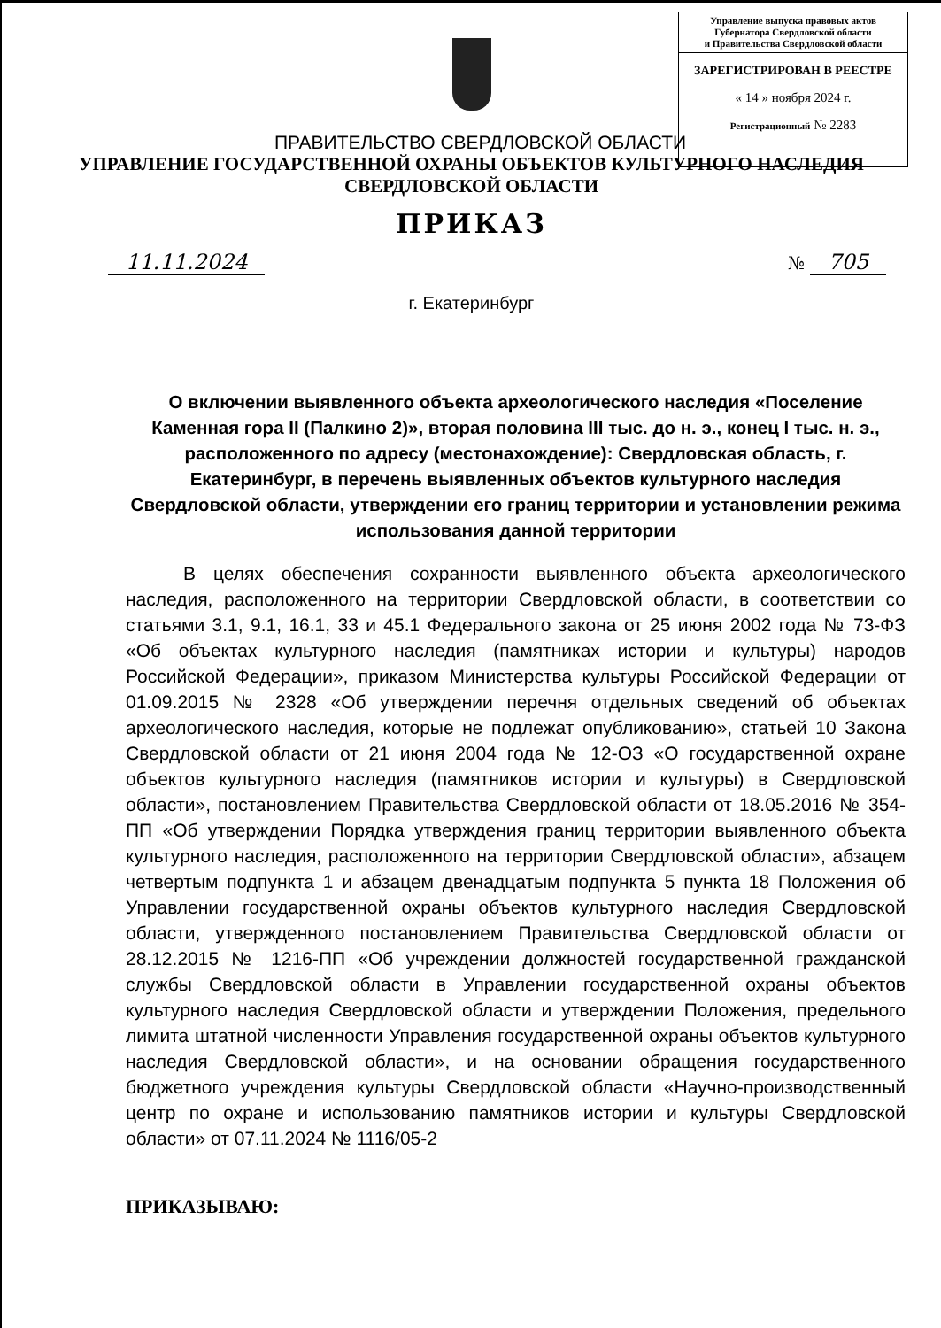Управление выпуска правовых актов
Губернатора Свердловской области
и Правительства Свердловской области
ЗАРЕГИСТРИРОВАН В РЕЕСТРЕ
« 14 » ноября 2024 г.
Регистрационный № 2283
ПРАВИТЕЛЬСТВО СВЕРДЛОВСКОЙ ОБЛАСТИ
УПРАВЛЕНИЕ ГОСУДАРСТВЕННОЙ ОХРАНЫ ОБЪЕКТОВ КУЛЬТУРНОГО НАСЛЕДИЯ
СВЕРДЛОВСКОЙ ОБЛАСТИ
ПРИКАЗ
11.11.2024
№ 705
г. Екатеринбург
О включении выявленного объекта археологического наследия «Поселение Каменная гора II (Палкино 2)», вторая половина III тыс. до н. э., конец I тыс. н. э., расположенного по адресу (местонахождение): Свердловская область, г. Екатеринбург, в перечень выявленных объектов культурного наследия Свердловской области, утверждении его границ территории и установлении режима использования данной территории
В целях обеспечения сохранности выявленного объекта археологического наследия, расположенного на территории Свердловской области, в соответствии со статьями 3.1, 9.1, 16.1, 33 и 45.1 Федерального закона от 25 июня 2002 года № 73-ФЗ «Об объектах культурного наследия (памятниках истории и культуры) народов Российской Федерации», приказом Министерства культуры Российской Федерации от 01.09.2015 № 2328 «Об утверждении перечня отдельных сведений об объектах археологического наследия, которые не подлежат опубликованию», статьей 10 Закона Свердловской области от 21 июня 2004 года № 12-ОЗ «О государственной охране объектов культурного наследия (памятников истории и культуры) в Свердловской области», постановлением Правительства Свердловской области от 18.05.2016 № 354-ПП «Об утверждении Порядка утверждения границ территории выявленного объекта культурного наследия, расположенного на территории Свердловской области», абзацем четвертым подпункта 1 и абзацем двенадцатым подпункта 5 пункта 18 Положения об Управлении государственной охраны объектов культурного наследия Свердловской области, утвержденного постановлением Правительства Свердловской области от 28.12.2015 № 1216-ПП «Об учреждении должностей государственной гражданской службы Свердловской области в Управлении государственной охраны объектов культурного наследия Свердловской области и утверждении Положения, предельного лимита штатной численности Управления государственной охраны объектов культурного наследия Свердловской области», и на основании обращения государственного бюджетного учреждения культуры Свердловской области «Научно-производственный центр по охране и использованию памятников истории и культуры Свердловской области» от 07.11.2024 № 1116/05-2
ПРИКАЗЫВАЮ: